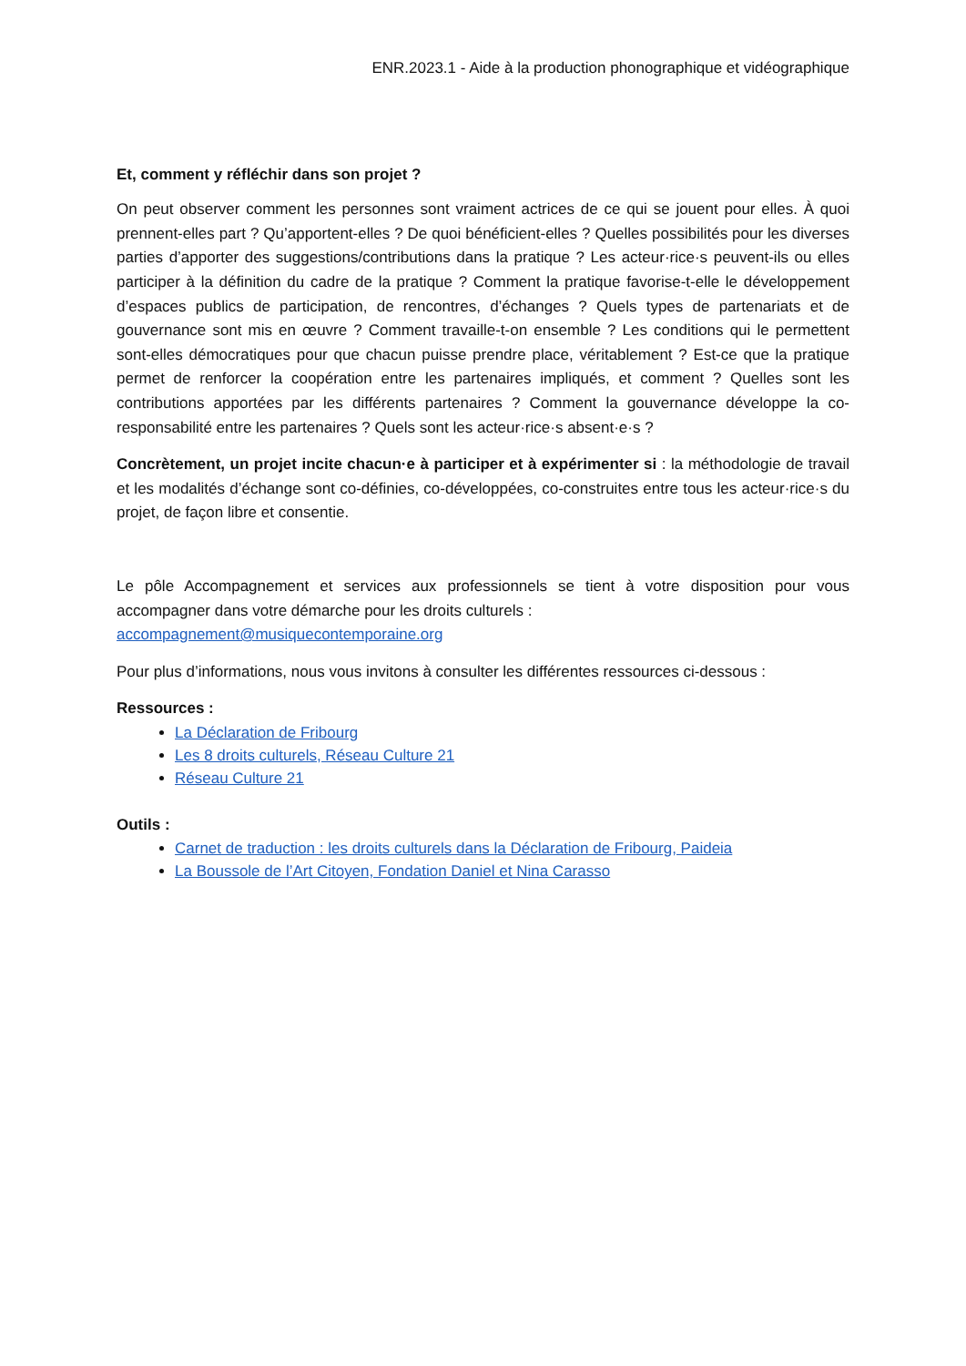ENR.2023.1 - Aide à la production phonographique et vidéographique
Et, comment y réfléchir dans son projet ?
On peut observer comment les personnes sont vraiment actrices de ce qui se jouent pour elles. À quoi prennent-elles part ? Qu’apportent-elles ? De quoi bénéficient-elles ? Quelles possibilités pour les diverses parties d’apporter des suggestions/contributions dans la pratique ? Les acteur·rice·s peuvent-ils ou elles participer à la définition du cadre de la pratique ? Comment la pratique favorise-t-elle le développement d’espaces publics de participation, de rencontres, d’échanges ? Quels types de partenariats et de gouvernance sont mis en œuvre ? Comment travaille-t-on ensemble ? Les conditions qui le permettent sont-elles démocratiques pour que chacun puisse prendre place, véritablement ? Est-ce que la pratique permet de renforcer la coopération entre les partenaires impliqués, et comment ? Quelles sont les contributions apportées par les différents partenaires ? Comment la gouvernance développe la co-responsabilité entre les partenaires ? Quels sont les acteur·rice·s absent·e·s ?
Concrètement, un projet incite chacun·e à participer et à expérimenter si : la méthodologie de travail et les modalités d’échange sont co-définies, co-développées, co-construites entre tous les acteur·rice·s du projet, de façon libre et consentie.
Le pôle Accompagnement et services aux professionnels se tient à votre disposition pour vous accompagner dans votre démarche pour les droits culturels :
accompagnement@musiquecontemporaine.org
Pour plus d’informations, nous vous invitons à consulter les différentes ressources ci-dessous :
Ressources :
La Déclaration de Fribourg
Les 8 droits culturels, Réseau Culture 21
Réseau Culture 21
Outils :
Carnet de traduction : les droits culturels dans la Déclaration de Fribourg, Paideia
La Boussole de l’Art Citoyen, Fondation Daniel et Nina Carasso